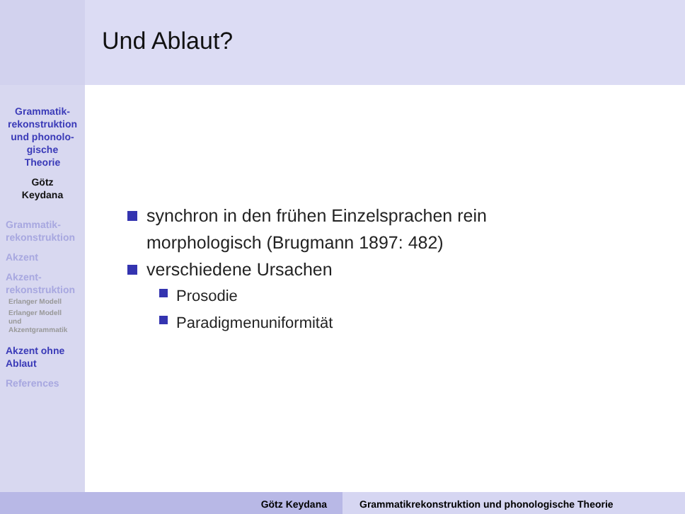Und Ablaut?
Grammatik-
rekonstruktion
und phonolo-
gische
Theorie
Götz
Keydana
Grammatik-
rekonstruktion
Akzent
Akzent-
rekonstruktion
Erlanger Modell
Erlanger Modell
und
Akzentgrammatik
Akzent ohne
Ablaut
References
synchron in den frühen Einzelsprachen rein
morphologisch (Brugmann 1897: 482)
verschiedene Ursachen
Prosodie
Paradigmenuniformität
Götz Keydana Grammatikrekonstruktion und phonologische Theorie